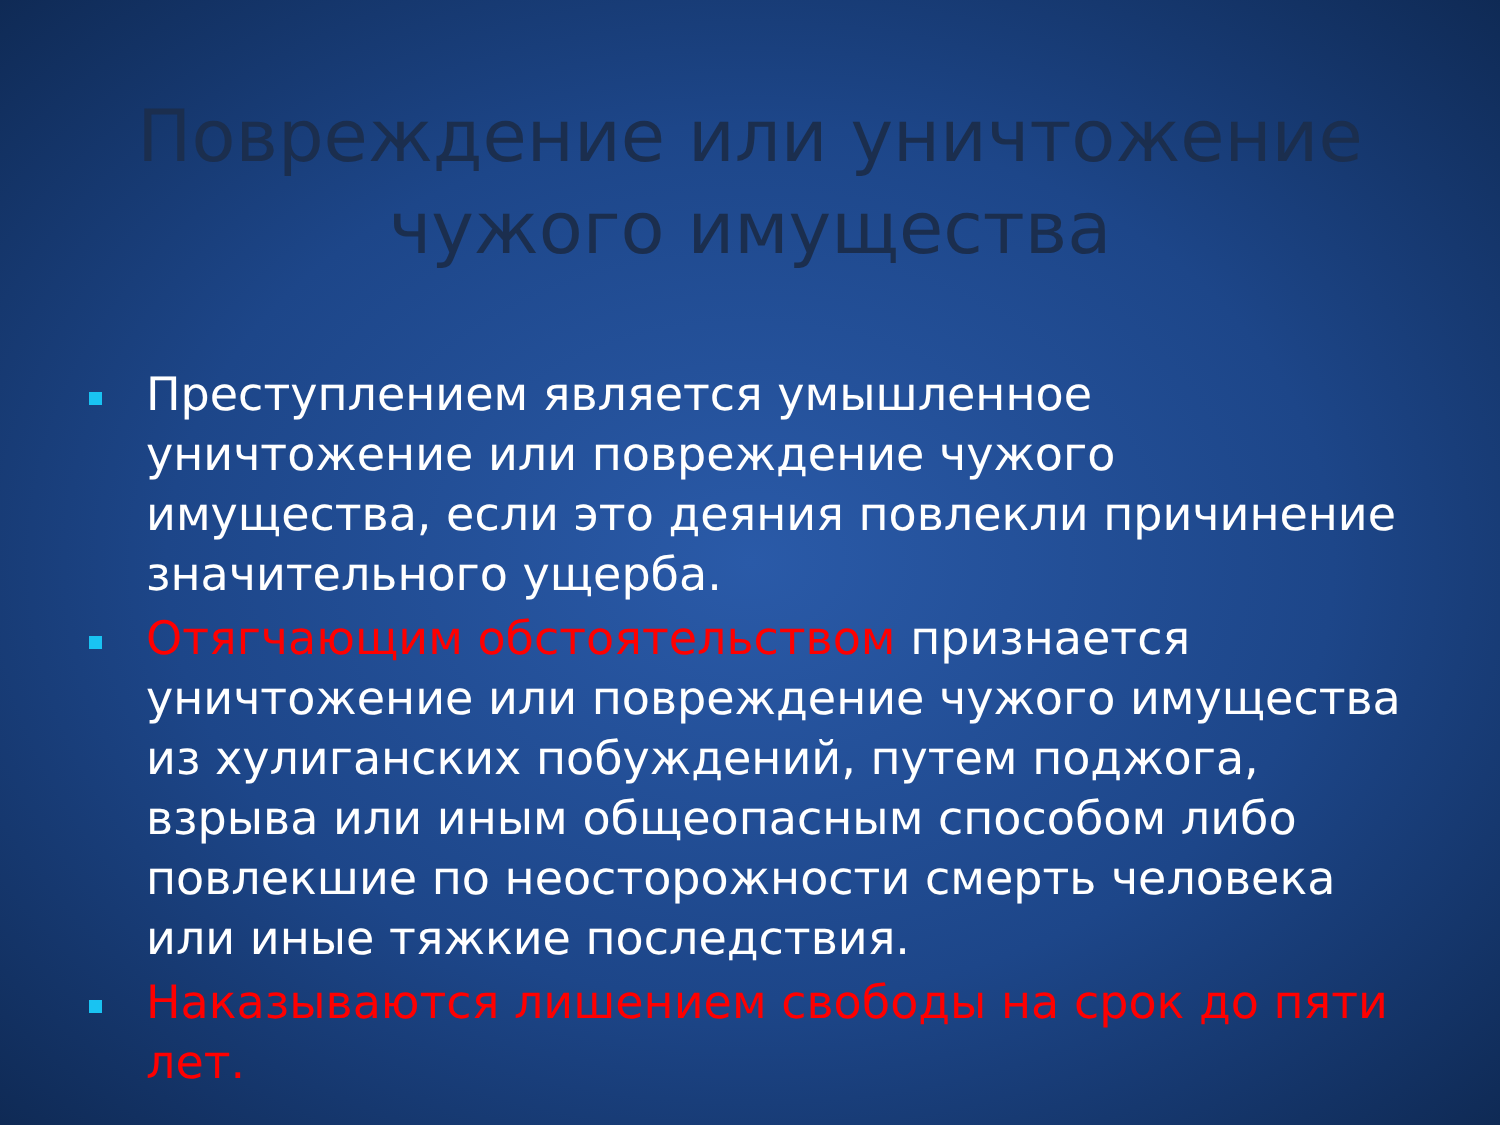Повреждение или уничтожение чужого имущества
Преступлением является умышленное уничтожение или повреждение чужого имущества, если это деяния повлекли причинение значительного ущерба.
Отягчающим обстоятельством признается уничтожение или повреждение чужого имущества из хулиганских побуждений, путем поджога, взрыва или иным общеопасным способом либо повлекшие по неосторожности смерть человека или иные тяжкие последствия.
Наказываются лишением свободы на срок до пяти лет.